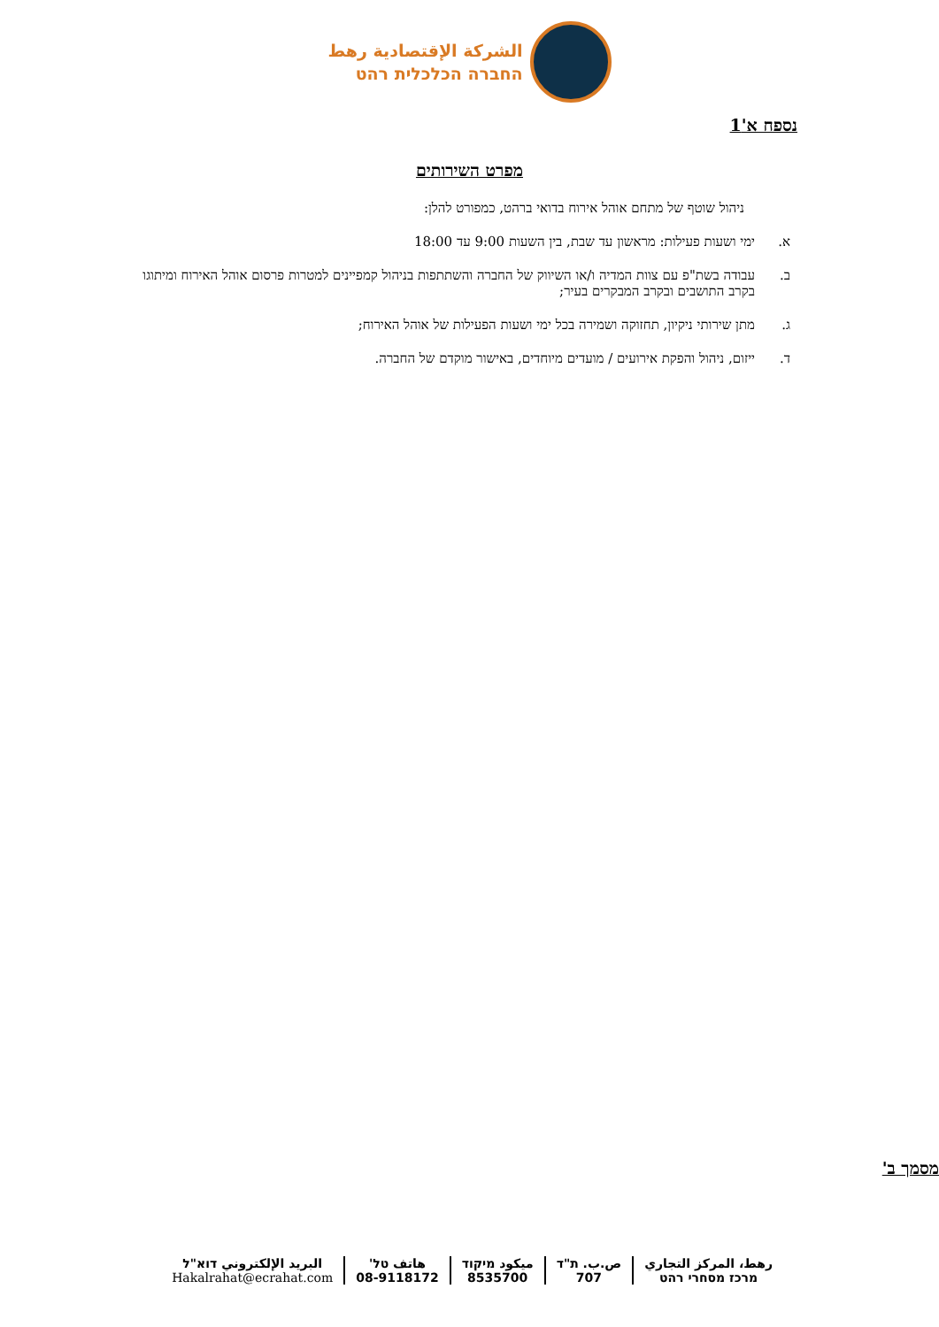الشركة الإقتصادية رهط
החברה הכלכלית רהט
נספח א'1
מפרט השירותים
ניהול שוטף של מתחם אוהל אירוח בדואי ברהט, כמפורט להלן:
א. ימי ושעות פעילות: מראשון עד שבת, בין השעות 9:00 עד 18:00
ב. עבודה בשת"פ עם צוות המדיה ו/או השיווק של החברה והשתתפות בניהול קמפיינים למטרות פרסום אוהל האירוח ומיתוגו בקרב התושבים ובקרב המבקרים בעיר;
ג. מתן שירותי ניקיון, תחזוקה ושמירה בכל ימי ושעות הפעילות של אוהל האירוח;
ד. ייזום, ניהול והפקת אירועים / מועדים מיוחדים, באישור מוקדם של החברה.
מסמך ב'
رهط، المركز التجاري
מרכז מסחרי רהט
ص.ب. ת"ד
707
ميكود מיקוד
8535700
هاتف טל'
08-9118172
البريد الإلكتروني דוא"ל
Hakalrahat@ecrahat.com